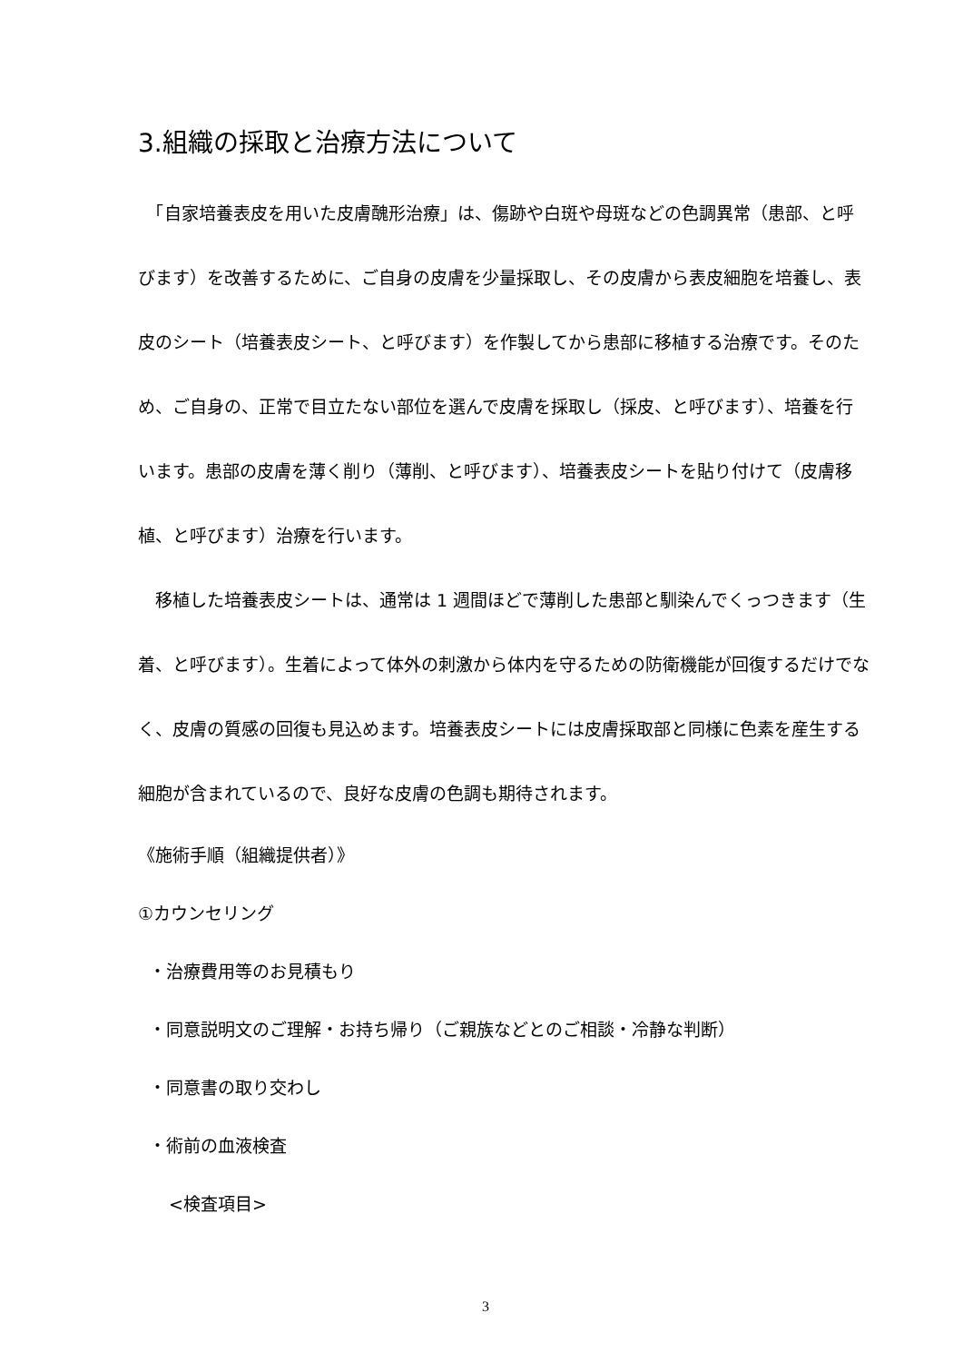3.組織の採取と治療方法について
　「自家培養表皮を用いた皮膚醜形治療」は、傷跡や白斑や母斑などの色調異常（患部、と呼びます）を改善するために、ご自身の皮膚を少量採取し、その皮膚から表皮細胞を培養し、表皮のシート（培養表皮シート、と呼びます）を作製してから患部に移植する治療です。そのため、ご自身の、正常で目立たない部位を選んで皮膚を採取し（採皮、と呼びます）、培養を行います。患部の皮膚を薄く削り（薄削、と呼びます）、培養表皮シートを貼り付けて（皮膚移植、と呼びます）治療を行います。
　移植した培養表皮シートは、通常は 1 週間ほどで薄削した患部と馴染んでくっつきます（生着、と呼びます）。生着によって体外の刺激から体内を守るための防衛機能が回復するだけでなく、皮膚の質感の回復も見込めます。培養表皮シートには皮膚採取部と同様に色素を産生する細胞が含まれているので、良好な皮膚の色調も期待されます。
《施術手順（組織提供者）》
①カウンセリング
・治療費用等のお見積もり
・同意説明文のご理解・お持ち帰り（ご親族などとのご相談・冷静な判断）
・同意書の取り交わし
・術前の血液検査
<検査項目>
3